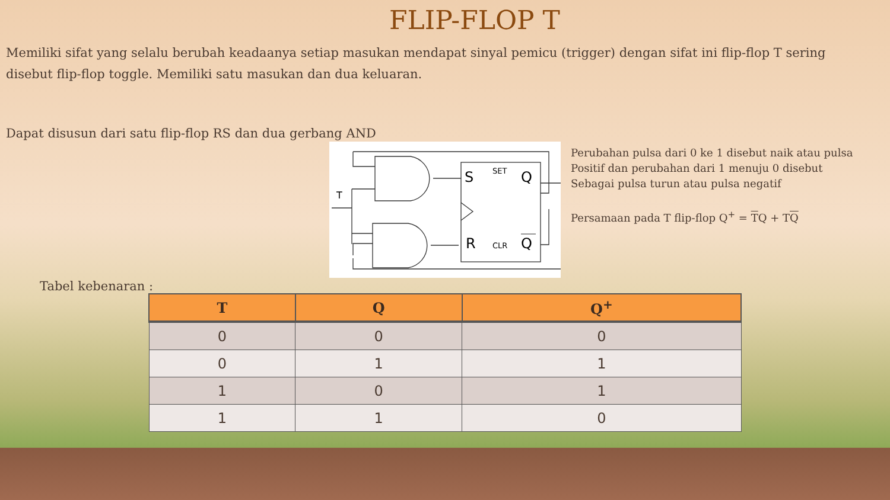FLIP-FLOP T
Memiliki sifat yang selalu berubah keadaanya setiap masukan mendapat sinyal pemicu (trigger) dengan sifat ini flip-flop T sering disebut flip-flop toggle. Memiliki satu masukan dan dua keluaran.
Dapat disusun dari satu flip-flop RS dan dua gerbang AND
S
R
SET
CLR
Q
Q
T
Perubahan pulsa dari 0 ke 1 disebut naik atau pulsa
Positif dan perubahan dari 1 menuju 0 disebut
Sebagai pulsa turun atau pulsa negatif
Persamaan pada T flip-flop Q<sup>+</sup> = TQ + TQ
Tabel kebenaran :
| T | Q | Q<sup>+</sup> |
| --- | --- | --- |
| 0 | 0 | 0 |
| 0 | 1 | 1 |
| 1 | 0 | 1 |
| 1 | 1 | 0 |